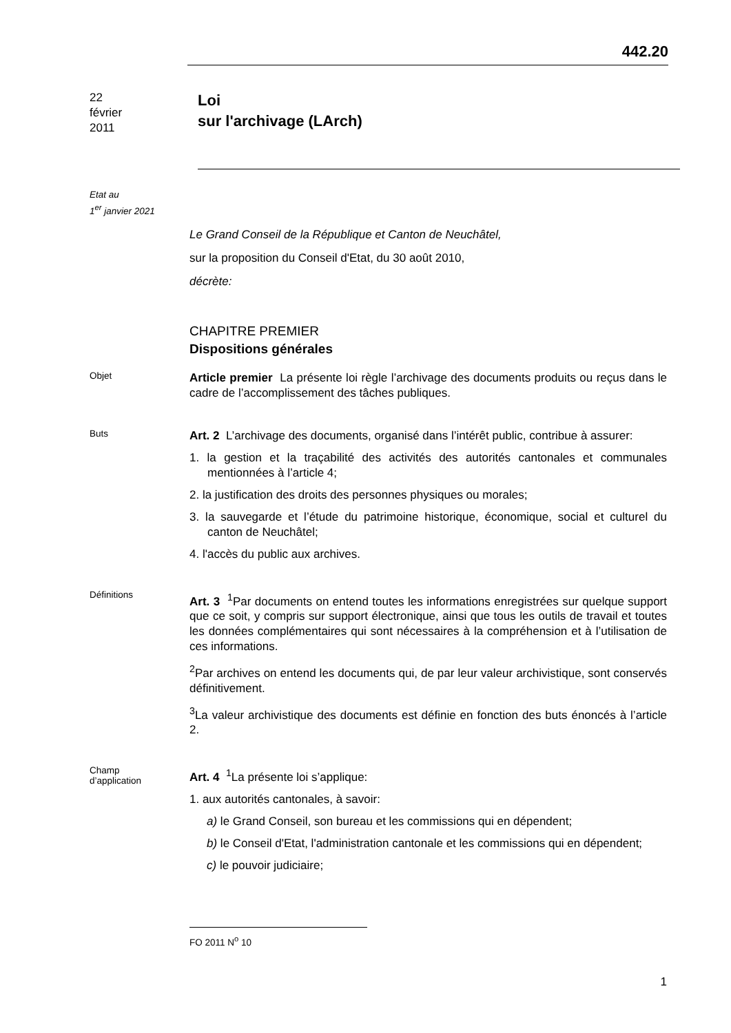442.20
22
février
2011
Loi
sur l'archivage (LArch)
Etat au
1<sup>er</sup> janvier 2021
Le Grand Conseil de la République et Canton de Neuchâtel,
sur la proposition du Conseil d'Etat, du 30 août 2010,
décrète:
CHAPITRE PREMIER
Dispositions générales
Objet
Article premier La présente loi règle l’archivage des documents produits ou reçus dans le cadre de l’accomplissement des tâches publiques.
Buts
Art. 2 L’archivage des documents, organisé dans l’intérêt public, contribue à assurer:
1. la gestion et la traçabilité des activités des autorités cantonales et communales mentionnées à l’article 4;
2. la justification des droits des personnes physiques ou morales;
3. la sauvegarde et l’étude du patrimoine historique, économique, social et culturel du canton de Neuchâtel;
4. l'accès du public aux archives.
Définitions
Art. 3 <sup>1</sup>Par documents on entend toutes les informations enregistrées sur quelque support que ce soit, y compris sur support électronique, ainsi que tous les outils de travail et toutes les données complémentaires qui sont nécessaires à la compréhension et à l’utilisation de ces informations.
<sup>2</sup> Par archives on entend les documents qui, de par leur valeur archivistique, sont conservés définitivement.
<sup>3</sup> La valeur archivistique des documents est définie en fonction des buts énoncés à l’article 2.
Champ
d’application
Art. 4 <sup>1</sup>La présente loi s’applique:
1. aux autorités cantonales, à savoir:
a) le Grand Conseil, son bureau et les commissions qui en dépendent;
b) le Conseil d'Etat, l'administration cantonale et les commissions qui en dépendent;
c) le pouvoir judiciaire;
FO 2011 N<sup>o</sup> 10
1